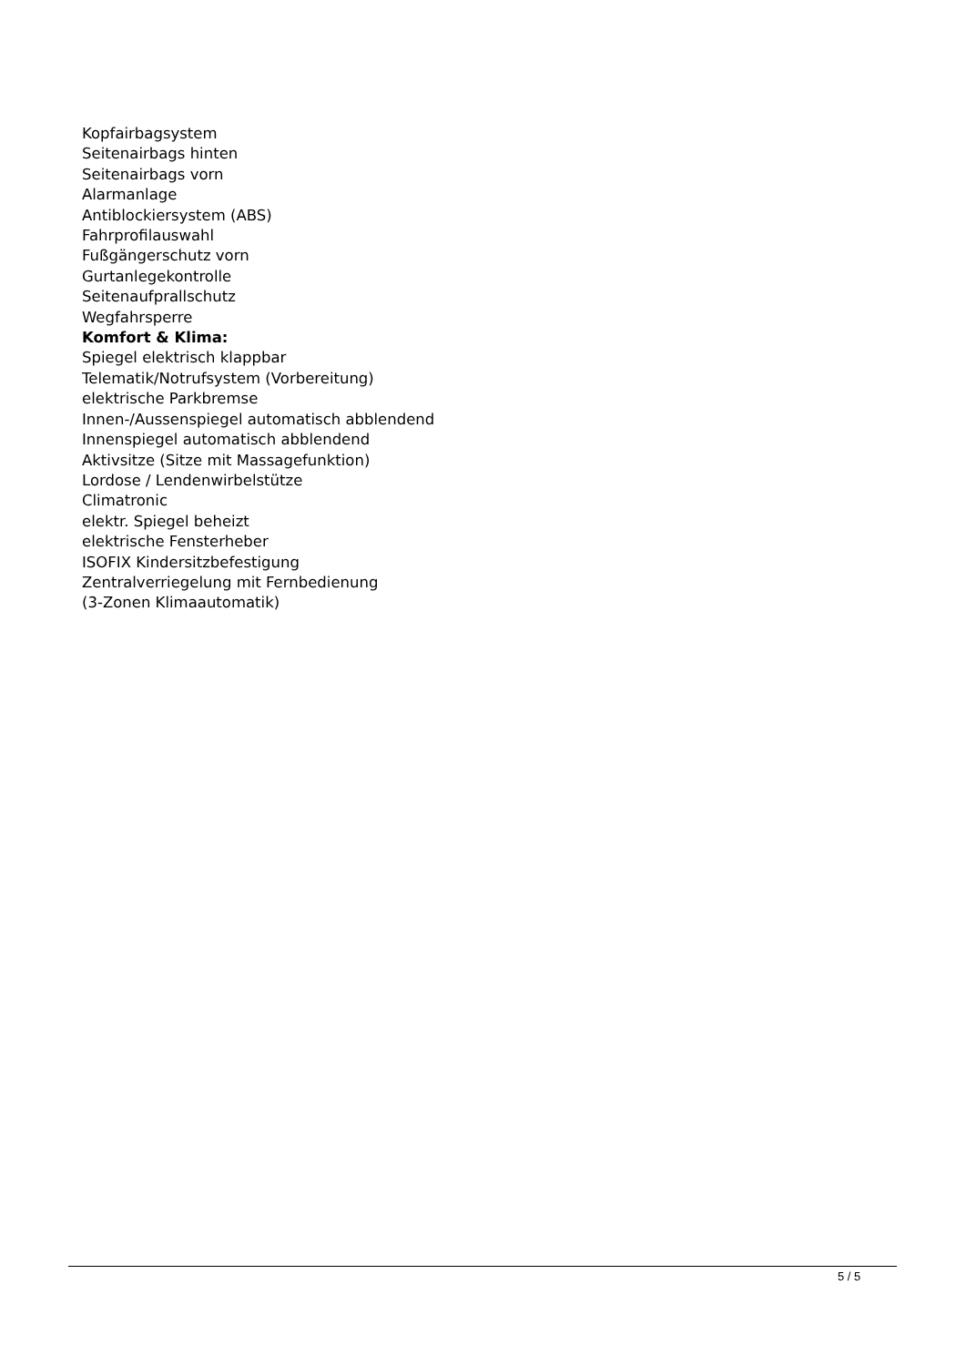Kopfairbagsystem
Seitenairbags hinten
Seitenairbags vorn
Alarmanlage
Antiblockiersystem (ABS)
Fahrprofilauswahl
Fußgängerschutz vorn
Gurtanlegekontrolle
Seitenaufprallschutz
Wegfahrsperre
Komfort & Klima:
Spiegel elektrisch klappbar
Telematik/Notrufsystem (Vorbereitung)
elektrische Parkbremse
Innen-/Aussenspiegel automatisch abblendend
Innenspiegel automatisch abblendend
Aktivsitze (Sitze mit Massagefunktion)
Lordose / Lendenwirbelstütze
Climatronic
elektr. Spiegel beheizt
elektrische Fensterheber
ISOFIX Kindersitzbefestigung
Zentralverriegelung mit Fernbedienung
(3-Zonen Klimaautomatik)
5 / 5